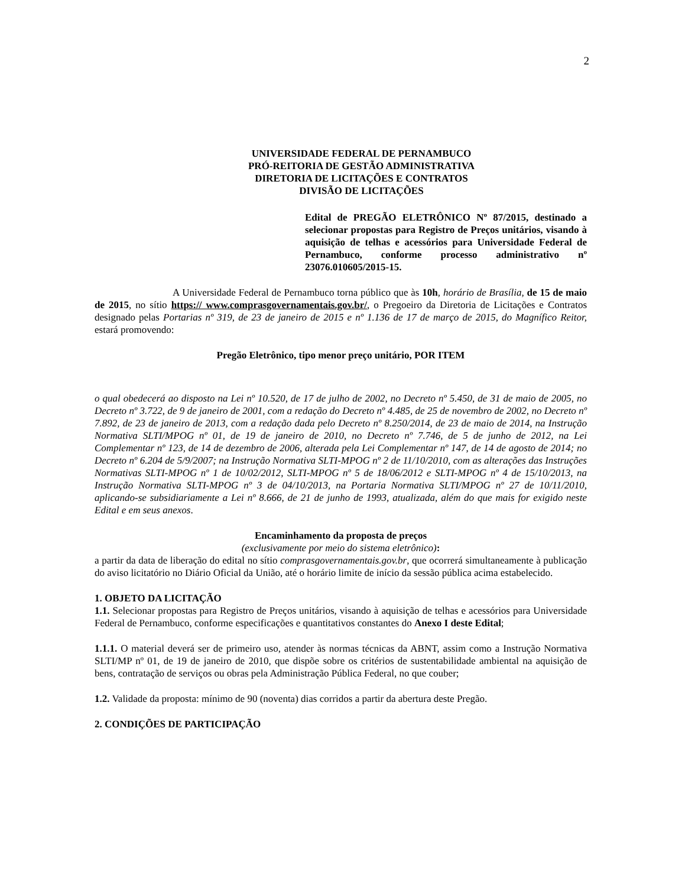2
UNIVERSIDADE FEDERAL DE PERNAMBUCO
PRÓ-REITORIA DE GESTÃO ADMINISTRATIVA
DIRETORIA DE LICITAÇÕES E CONTRATOS
DIVISÃO DE LICITAÇÕES
Edital de PREGÃO ELETRÔNICO Nº 87/2015, destinado a selecionar propostas para Registro de Preços unitários, visando à aquisição de telhas e acessórios para Universidade Federal de Pernambuco, conforme processo administrativo nº 23076.010605/2015-15.
A Universidade Federal de Pernambuco torna público que às 10h, horário de Brasília, de 15 de maio de 2015, no sítio https:// www.comprasgovernamentais.gov.br/, o Pregoeiro da Diretoria de Licitações e Contratos designado pelas Portarias nº 319, de 23 de janeiro de 2015 e nº 1.136 de 17 de março de 2015, do Magnífico Reitor, estará promovendo:
Pregão Eletrônico, tipo menor preço unitário, POR ITEM
o qual obedecerá ao disposto na Lei nº 10.520, de 17 de julho de 2002, no Decreto nº 5.450, de 31 de maio de 2005, no Decreto nº 3.722, de 9 de janeiro de 2001, com a redação do Decreto nº 4.485, de 25 de novembro de 2002, no Decreto nº 7.892, de 23 de janeiro de 2013, com a redação dada pelo Decreto nº 8.250/2014, de 23 de maio de 2014, na Instrução Normativa SLTI/MPOG nº 01, de 19 de janeiro de 2010, no Decreto nº 7.746, de 5 de junho de 2012, na Lei Complementar nº 123, de 14 de dezembro de 2006, alterada pela Lei Complementar nº 147, de 14 de agosto de 2014; no Decreto nº 6.204 de 5/9/2007; na Instrução Normativa SLTI-MPOG nº 2 de 11/10/2010, com as alterações das Instruções Normativas SLTI-MPOG nº 1 de 10/02/2012, SLTI-MPOG nº 5 de 18/06/2012 e SLTI-MPOG nº 4 de 15/10/2013, na Instrução Normativa SLTI-MPOG nº 3 de 04/10/2013, na Portaria Normativa SLTI/MPOG nº 27 de 10/11/2010, aplicando-se subsidiariamente a Lei nº 8.666, de 21 de junho de 1993, atualizada, além do que mais for exigido neste Edital e em seus anexos.
Encaminhamento da proposta de preços
(exclusivamente por meio do sistema eletrônico):
a partir da data de liberação do edital no sítio comprasgovernamentais.gov.br, que ocorrerá simultaneamente à publicação do aviso licitatório no Diário Oficial da União, até o horário limite de início da sessão pública acima estabelecido.
1. OBJETO DA LICITAÇÃO
1.1. Selecionar propostas para Registro de Preços unitários, visando à aquisição de telhas e acessórios para Universidade Federal de Pernambuco, conforme especificações e quantitativos constantes do Anexo I deste Edital;
1.1.1. O material deverá ser de primeiro uso, atender às normas técnicas da ABNT, assim como a Instrução Normativa SLTI/MP nº 01, de 19 de janeiro de 2010, que dispõe sobre os critérios de sustentabilidade ambiental na aquisição de bens, contratação de serviços ou obras pela Administração Pública Federal, no que couber;
1.2. Validade da proposta: mínimo de 90 (noventa) dias corridos a partir da abertura deste Pregão.
2. CONDIÇÕES DE PARTICIPAÇÃO